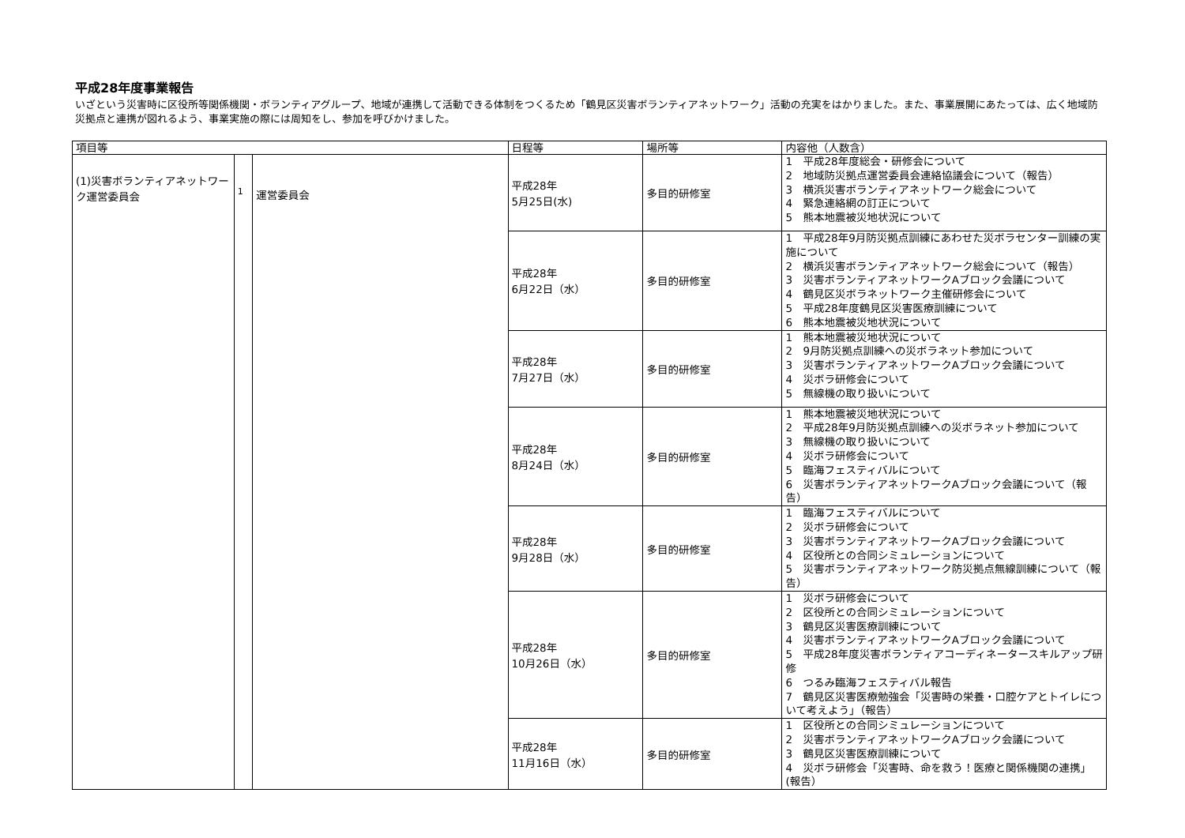平成28年度事業報告
いざという災害時に区役所等関係機関・ボランティアグループ、地域が連携して活動できる体制をつくるため「鶴見区災害ボランティアネットワーク」活動の充実をはかりました。また、事業展開にあたっては、広く地域防災拠点と連携が図れるよう、事業実施の際には周知をし、参加を呼びかけました。
| 項目等 | | | 日程等 | 場所等 | 内容他（人数含） |
| --- | --- | --- | --- | --- | --- |
| (1)災害ボランティアネットワーク運営委員会 | 1 | 運営委員会 | 平成28年 5月25日(水) | 多目的研修室 | 1 平成28年度総会・研修会について 2 地域防災拠点運営委員会連絡協議会について（報告） 3 横浜災害ボランティアネットワーク総会について 4 緊急連絡網の訂正について 5 熊本地震被災地状況について |
| | | | 平成28年 6月22日（水） | 多目的研修室 | 1 平成28年9月防災拠点訓練にあわせた災ボラセンター訓練の実施について 2 横浜災害ボランティアネットワーク総会について（報告） 3 災害ボランティアネットワークAブロック会議について 4 鶴見区災ボラネットワーク主催研修会について 5 平成28年度鶴見区災害医療訓練について 6 熊本地震被災地状況について |
| | | | 平成28年 7月27日（水） | 多目的研修室 | 1 熊本地震被災地状況について 2 9月防災拠点訓練への災ボラネット参加について 3 災害ボランティアネットワークAブロック会議について 4 災ボラ研修会について 5 無線機の取り扱いについて |
| | | | 平成28年 8月24日（水） | 多目的研修室 | 1 熊本地震被災地状況について 2 平成28年9月防災拠点訓練への災ボラネット参加について 3 無線機の取り扱いについて 4 災ボラ研修会について 5 臨海フェスティバルについて 6 災害ボランティアネットワークAブロック会議について（報告） |
| | | | 平成28年 9月28日（水） | 多目的研修室 | 1 臨海フェスティバルについて 2 災ボラ研修会について 3 災害ボランティアネットワークAブロック会議について 4 区役所との合同シミュレーションについて 5 災害ボランティアネットワーク防災拠点無線訓練について（報告） |
| | | | 平成28年 10月26日（水） | 多目的研修室 | 1 災ボラ研修会について 2 区役所との合同シミュレーションについて 3 鶴見区災害医療訓練について 4 災害ボランティアネットワークAブロック会議について 5 平成28年度災害ボランティアコーディネータースキルアップ研修 6 つるみ臨海フェスティバル報告 7 鶴見区災害医療勉強会「災害時の栄養・口腔ケアとトイレについて考えよう」（報告） |
| | | | 平成28年 11月16日（水） | 多目的研修室 | 1 区役所との合同シミュレーションについて 2 災害ボランティアネットワークAブロック会議について 3 鶴見区災害医療訓練について 4 災ボラ研修会「災害時、命を救う！医療と関係機関の連携」(報告） |